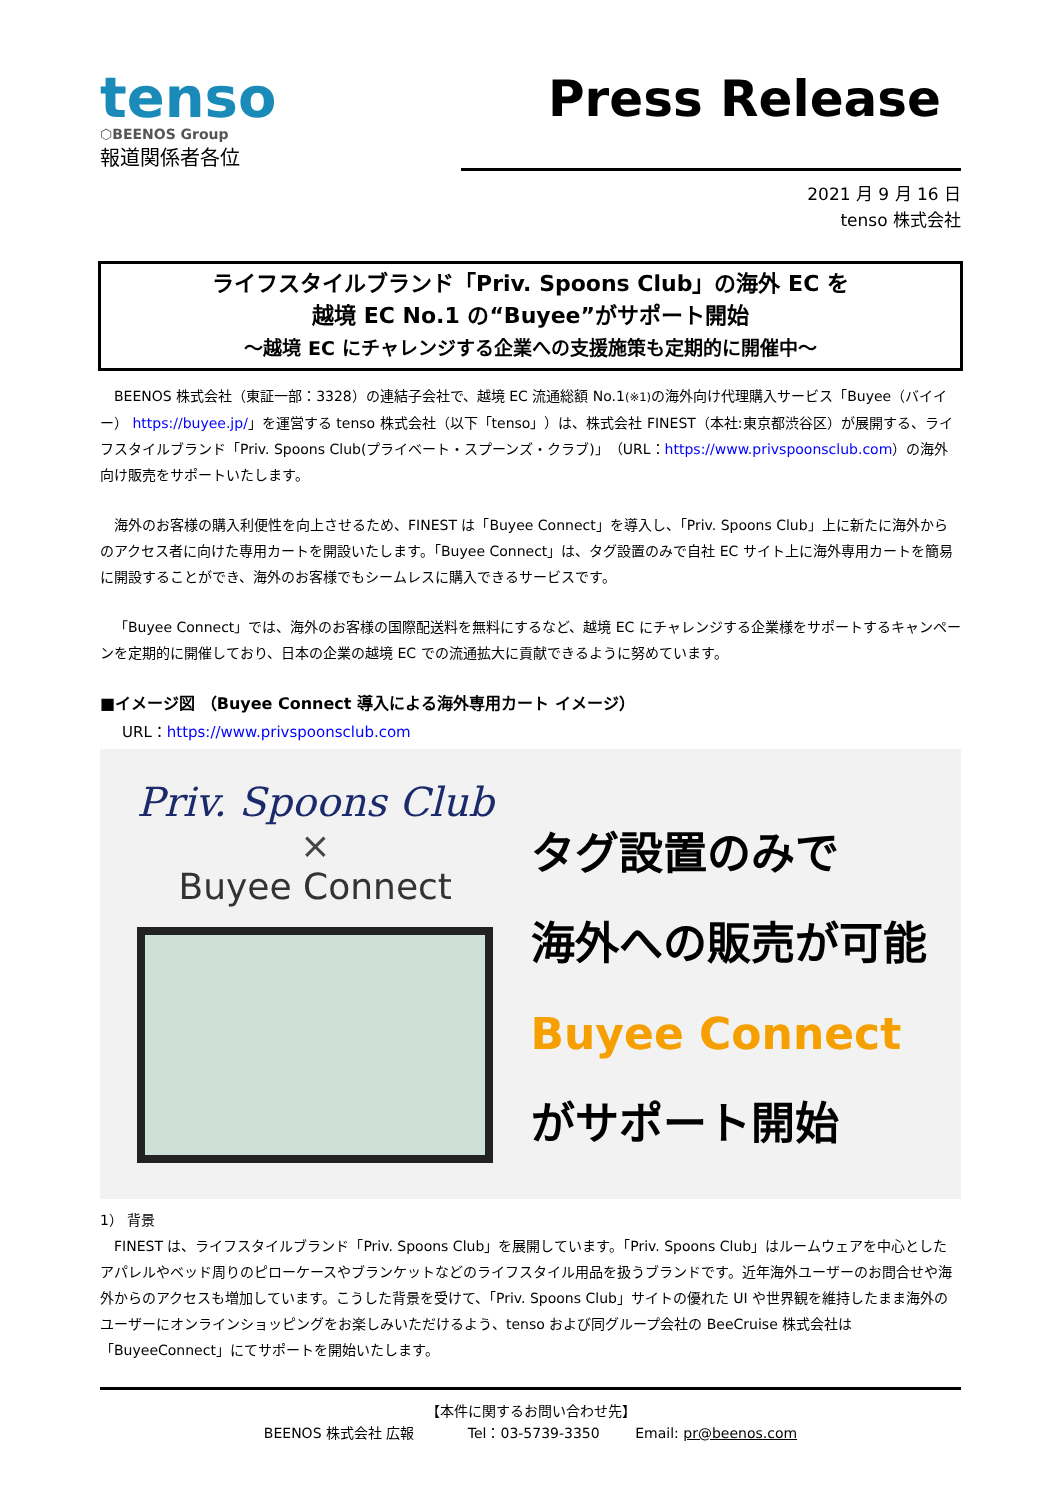tenso
⬡BEENOS Group
報道関係者各位
Press Release
2021 月 9 月 16 日
tenso 株式会社
ライフスタイルブランド「Priv. Spoons Club」の海外 EC を
越境 EC No.1 の“Buyee”がサポート開始
～越境 EC にチャレンジする企業への支援施策も定期的に開催中～
BEENOS 株式会社（東証一部：3328）の連結子会社で、越境 EC 流通総額 No.1(※1) の海外向け代理購入サービス「Buyee（バイイー） https://buyee.jp/」を運営する tenso 株式会社（以下「tenso」）は、株式会社 FINEST（本社:東京都渋谷区）が展開する、ライフスタイルブランド「Priv. Spoons Club(プライベート・スプーンズ・クラブ)」（URL：https://www.privspoonsclub.com）の海外向け販売をサポートいたします。
海外のお客様の購入利便性を向上させるため、FINEST は「Buyee Connect」を導入し、「Priv. Spoons Club」上に新たに海外からのアクセス者に向けた専用カートを開設いたします。「Buyee Connect」は、タグ設置のみで自社 EC サイト上に海外専用カートを簡易に開設することができ、海外のお客様でもシームレスに購入できるサービスです。
「Buyee Connect」では、海外のお客様の国際配送料を無料にするなど、越境 EC にチャレンジする企業様をサポートするキャンペーンを定期的に開催しており、日本の企業の越境 EC での流通拡大に貢献できるように努めています。
■イメージ図 （Buyee Connect 導入による海外専用カート イメージ）
URL：https://www.privspoonsclub.com
Priv. Spoons Club
×
Buyee Connect
タグ設置のみで
海外への販売が可能
Buyee Connect
がサポート開始
1） 背景
FINEST は、ライフスタイルブランド「Priv. Spoons Club」を展開しています。「Priv. Spoons Club」はルームウェアを中心としたアパレルやベッド周りのピローケースやブランケットなどのライフスタイル用品を扱うブランドです。近年海外ユーザーのお問合せや海外からのアクセスも増加しています。こうした背景を受けて、「Priv. Spoons Club」サイトの優れた UI や世界観を維持したまま海外のユーザーにオンラインショッピングをお楽しみいただけるよう、tenso および同グループ会社の BeeCruise 株式会社は「BuyeeConnect」にてサポートを開始いたします。
【本件に関するお問い合わせ先】
BEENOS 株式会社 広報 Tel：03-5739-3350 Email: pr@beenos.com